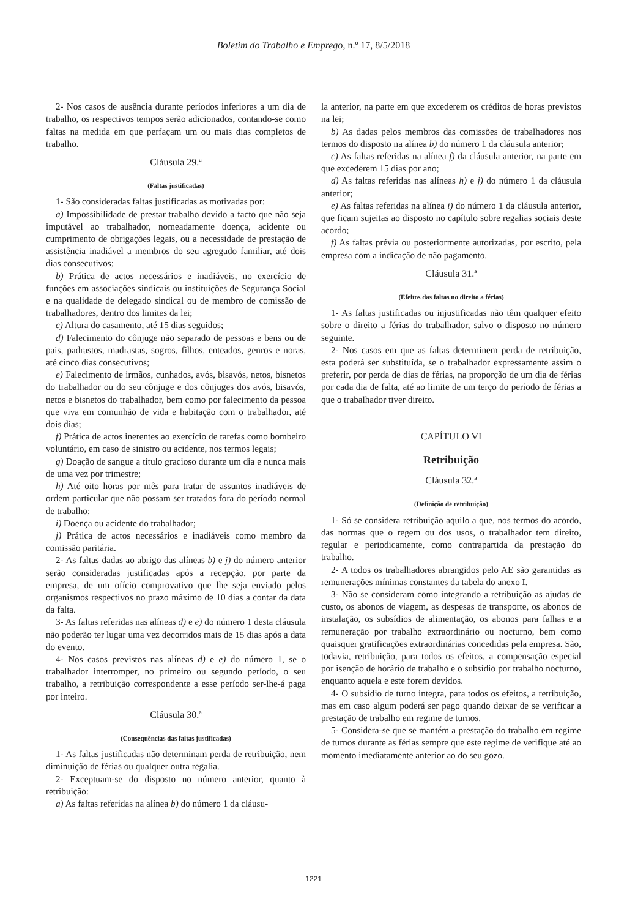Boletim do Trabalho e Emprego, n.º 17, 8/5/2018
2- Nos casos de ausência durante períodos inferiores a um dia de trabalho, os respectivos tempos serão adicionados, contando-se como faltas na medida em que perfaçam um ou mais dias completos de trabalho.
Cláusula 29.ª
(Faltas justificadas)
1- São consideradas faltas justificadas as motivadas por:
a) Impossibilidade de prestar trabalho devido a facto que não seja imputável ao trabalhador, nomeadamente doença, acidente ou cumprimento de obrigações legais, ou a necessidade de prestação de assistência inadiável a membros do seu agregado familiar, até dois dias consecutivos;
b) Prática de actos necessários e inadiáveis, no exercício de funções em associações sindicais ou instituições de Segurança Social e na qualidade de delegado sindical ou de membro de comissão de trabalhadores, dentro dos limites da lei;
c) Altura do casamento, até 15 dias seguidos;
d) Falecimento do cônjuge não separado de pessoas e bens ou de pais, padrastos, madrastas, sogros, filhos, enteados, genros e noras, até cinco dias consecutivos;
e) Falecimento de irmãos, cunhados, avós, bisavós, netos, bisnetos do trabalhador ou do seu cônjuge e dos cônjuges dos avós, bisavós, netos e bisnetos do trabalhador, bem como por falecimento da pessoa que viva em comunhão de vida e habitação com o trabalhador, até dois dias;
f) Prática de actos inerentes ao exercício de tarefas como bombeiro voluntário, em caso de sinistro ou acidente, nos termos legais;
g) Doação de sangue a título gracioso durante um dia e nunca mais de uma vez por trimestre;
h) Até oito horas por mês para tratar de assuntos inadiáveis de ordem particular que não possam ser tratados fora do período normal de trabalho;
i) Doença ou acidente do trabalhador;
j) Prática de actos necessários e inadiáveis como membro da comissão paritária.
2- As faltas dadas ao abrigo das alíneas b) e j) do número anterior serão consideradas justificadas após a recepção, por parte da empresa, de um ofício comprovativo que lhe seja enviado pelos organismos respectivos no prazo máximo de 10 dias a contar da data da falta.
3- As faltas referidas nas alíneas d) e e) do número 1 desta cláusula não poderão ter lugar uma vez decorridos mais de 15 dias após a data do evento.
4- Nos casos previstos nas alíneas d) e e) do número 1, se o trabalhador interromper, no primeiro ou segundo período, o seu trabalho, a retribuição correspondente a esse período ser-lhe-á paga por inteiro.
Cláusula 30.ª
(Consequências das faltas justificadas)
1- As faltas justificadas não determinam perda de retribuição, nem diminuição de férias ou qualquer outra regalia.
2- Exceptuam-se do disposto no número anterior, quanto à retribuição:
a) As faltas referidas na alínea b) do número 1 da cláusu-
la anterior, na parte em que excederem os créditos de horas previstos na lei;
b) As dadas pelos membros das comissões de trabalhadores nos termos do disposto na alínea b) do número 1 da cláusula anterior;
c) As faltas referidas na alínea f) da cláusula anterior, na parte em que excederem 15 dias por ano;
d) As faltas referidas nas alíneas h) e j) do número 1 da cláusula anterior;
e) As faltas referidas na alínea i) do número 1 da cláusula anterior, que ficam sujeitas ao disposto no capítulo sobre regalias sociais deste acordo;
f) As faltas prévia ou posteriormente autorizadas, por escrito, pela empresa com a indicação de não pagamento.
Cláusula 31.ª
(Efeitos das faltas no direito a férias)
1- As faltas justificadas ou injustificadas não têm qualquer efeito sobre o direito a férias do trabalhador, salvo o disposto no número seguinte.
2- Nos casos em que as faltas determinem perda de retribuição, esta poderá ser substituída, se o trabalhador expressamente assim o preferir, por perda de dias de férias, na proporção de um dia de férias por cada dia de falta, até ao limite de um terço do período de férias a que o trabalhador tiver direito.
CAPÍTULO VI
Retribuição
Cláusula 32.ª
(Definição de retribuição)
1- Só se considera retribuição aquilo a que, nos termos do acordo, das normas que o regem ou dos usos, o trabalhador tem direito, regular e periodicamente, como contrapartida da prestação do trabalho.
2- A todos os trabalhadores abrangidos pelo AE são garantidas as remunerações mínimas constantes da tabela do anexo I.
3- Não se consideram como integrando a retribuição as ajudas de custo, os abonos de viagem, as despesas de transporte, os abonos de instalação, os subsídios de alimentação, os abonos para falhas e a remuneração por trabalho extraordinário ou nocturno, bem como quaisquer gratificações extraordinárias concedidas pela empresa. São, todavia, retribuição, para todos os efeitos, a compensação especial por isenção de horário de trabalho e o subsídio por trabalho nocturno, enquanto aquela e este forem devidos.
4- O subsídio de turno integra, para todos os efeitos, a retribuição, mas em caso algum poderá ser pago quando deixar de se verificar a prestação de trabalho em regime de turnos.
5- Considera-se que se mantém a prestação do trabalho em regime de turnos durante as férias sempre que este regime de verifique até ao momento imediatamente anterior ao do seu gozo.
1221